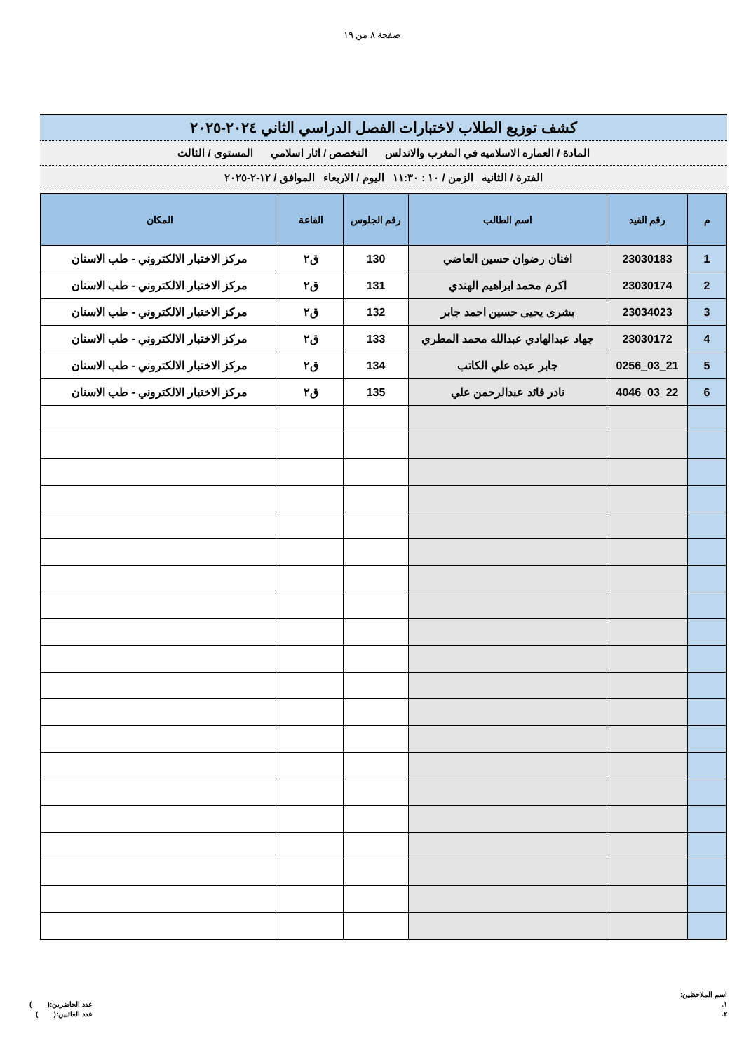صفحة ٨ من ١٩
كشف توزيع الطلاب لاختبارات الفصل الدراسي الثاني ٢٠٢٤-٢٠٢٥
المادة / العماره الاسلاميه في المغرب والاندلس التخصص / اثار اسلامي المستوى / الثالث
الفترة / الثانيه الزمن / ١٠ : ١١:٣٠ اليوم / الاربعاء الموافق / ١٢-٢-٢٠٢٥
| م | رقم القيد | اسم الطالب | رقم الجلوس | القاعة | المكان |
| --- | --- | --- | --- | --- | --- |
| 1 | 23030183 | افنان رضوان حسين العاضي | 130 | ق٢ | مركز الاختبار الالكتروني - طب الاسنان |
| 2 | 23030174 | اكرم محمد ابراهيم الهندي | 131 | ق٢ | مركز الاختبار الالكتروني - طب الاسنان |
| 3 | 23034023 | بشرى يحيى حسين احمد جابر | 132 | ق٢ | مركز الاختبار الالكتروني - طب الاسنان |
| 4 | 23030172 | جهاد عبدالهادي عبدالله محمد المطري | 133 | ق٢ | مركز الاختبار الالكتروني - طب الاسنان |
| 5 | 21_03_0256 | جابر عبده علي الكاتب | 134 | ق٢ | مركز الاختبار الالكتروني - طب الاسنان |
| 6 | 22_03_4046 | نادر فائد عبدالرحمن علي | 135 | ق٢ | مركز الاختبار الالكتروني - طب الاسنان |
اسم الملاحظين:
١.
٢.
عدد الحاضرين:( )
عدد الغائبين:( )